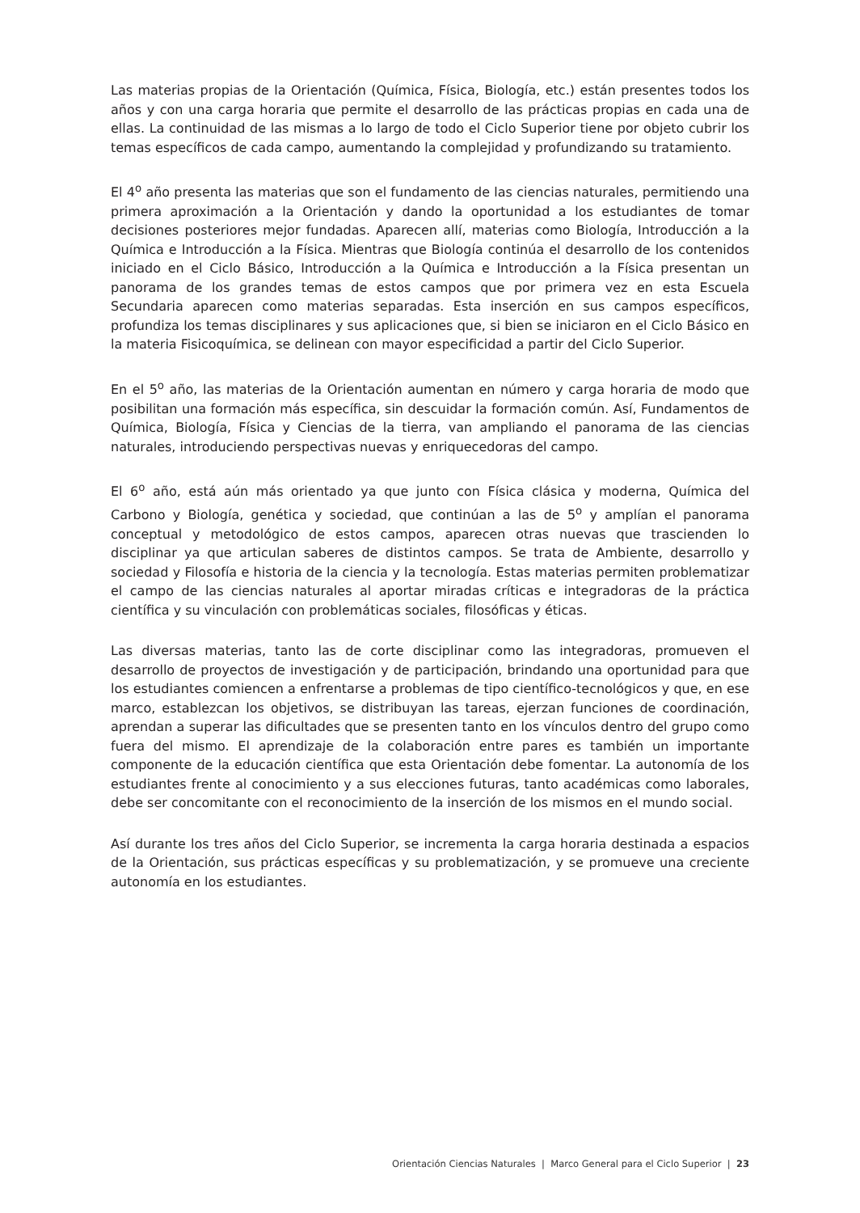Las materias propias de la Orientación (Química, Física, Biología, etc.) están presentes todos los años y con una carga horaria que permite el desarrollo de las prácticas propias en cada una de ellas. La continuidad de las mismas a lo largo de todo el Ciclo Superior tiene por objeto cubrir los temas específicos de cada campo, aumentando la complejidad y profundizando su tratamiento.
El 4<sup>o</sup> año presenta las materias que son el fundamento de las ciencias naturales, permitiendo una primera aproximación a la Orientación y dando la oportunidad a los estudiantes de tomar decisiones posteriores mejor fundadas. Aparecen allí, materias como Biología, Introducción a la Química e Introducción a la Física. Mientras que Biología continúa el desarrollo de los contenidos iniciado en el Ciclo Básico, Introducción a la Química e Introducción a la Física presentan un panorama de los grandes temas de estos campos que por primera vez en esta Escuela Secundaria aparecen como materias separadas. Esta inserción en sus campos específicos, profundiza los temas disciplinares y sus aplicaciones que, si bien se iniciaron en el Ciclo Básico en la materia Fisicoquímica, se delinean con mayor especificidad a partir del Ciclo Superior.
En el 5<sup>o</sup> año, las materias de la Orientación aumentan en número y carga horaria de modo que posibilitan una formación más específica, sin descuidar la formación común. Así, Fundamentos de Química, Biología, Física y Ciencias de la tierra, van ampliando el panorama de las ciencias naturales, introduciendo perspectivas nuevas y enriquecedoras del campo.
El 6<sup>o</sup> año, está aún más orientado ya que junto con Física clásica y moderna, Química del Carbono y Biología, genética y sociedad, que continúan a las de 5<sup>o</sup> y amplían el panorama conceptual y metodológico de estos campos, aparecen otras nuevas que trascienden lo disciplinar ya que articulan saberes de distintos campos. Se trata de Ambiente, desarrollo y sociedad y Filosofía e historia de la ciencia y la tecnología. Estas materias permiten problematizar el campo de las ciencias naturales al aportar miradas críticas e integradoras de la práctica científica y su vinculación con problemáticas sociales, filosóficas y éticas.
Las diversas materias, tanto las de corte disciplinar como las integradoras, promueven el desarrollo de proyectos de investigación y de participación, brindando una oportunidad para que los estudiantes comiencen a enfrentarse a problemas de tipo científico-tecnológicos y que, en ese marco, establezcan los objetivos, se distribuyan las tareas, ejerzan funciones de coordinación, aprendan a superar las dificultades que se presenten tanto en los vínculos dentro del grupo como fuera del mismo. El aprendizaje de la colaboración entre pares es también un importante componente de la educación científica que esta Orientación debe fomentar. La autonomía de los estudiantes frente al conocimiento y a sus elecciones futuras, tanto académicas como laborales, debe ser concomitante con el reconocimiento de la inserción de los mismos en el mundo social.
Así durante los tres años del Ciclo Superior, se incrementa la carga horaria destinada a espacios de la Orientación, sus prácticas específicas y su problematización, y se promueve una creciente autonomía en los estudiantes.
Orientación Ciencias Naturales | Marco General para el Ciclo Superior | 23